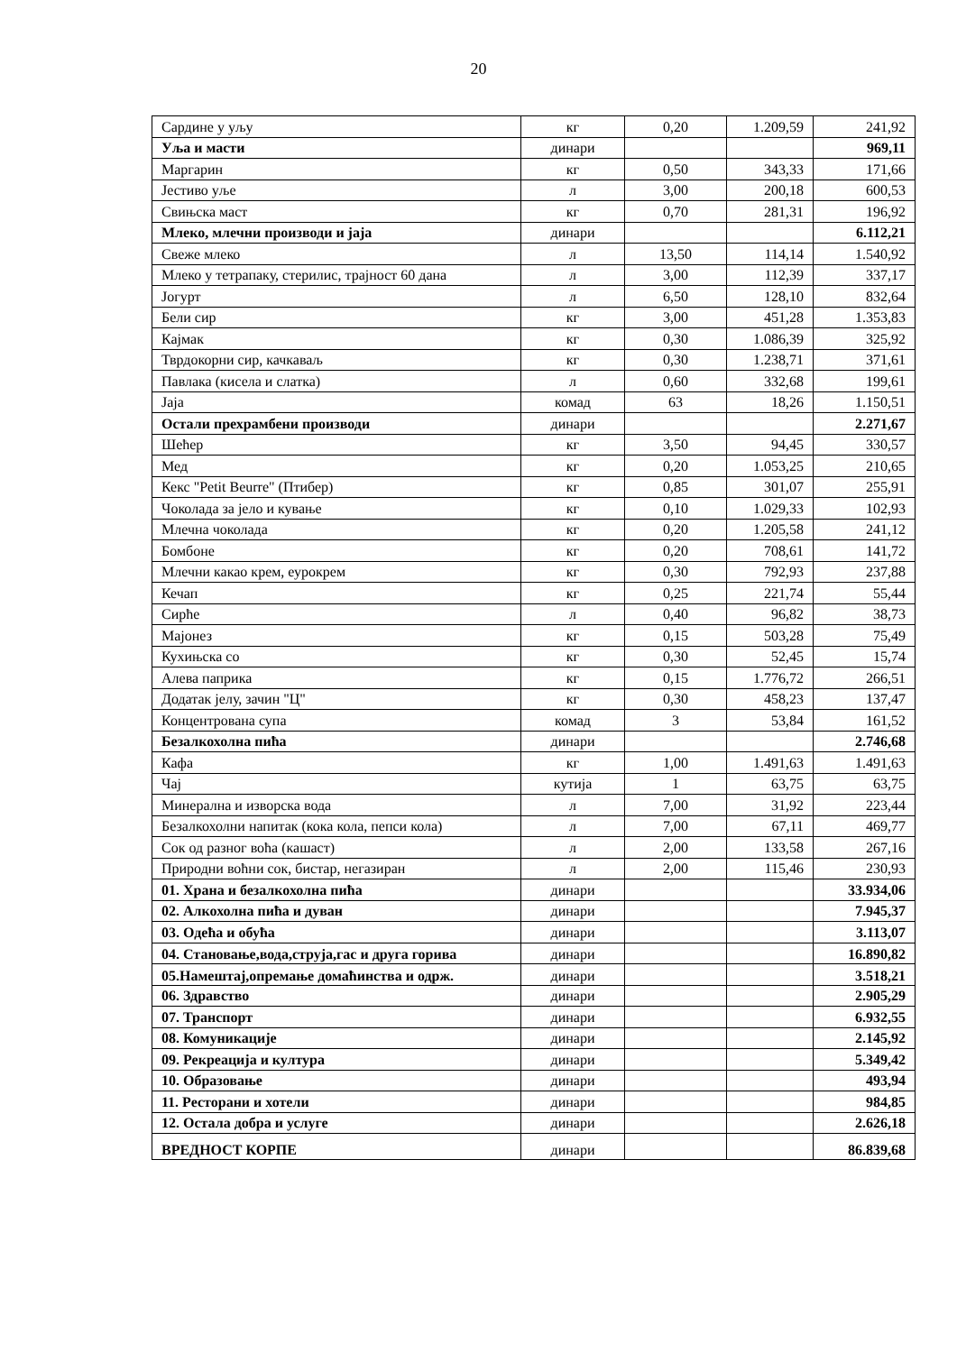20
| Сардине у уљу | кг | 0,20 | 1.209,59 | 241,92 |
| Уља и масти | динари | | | 969,11 |
| Маргарин | кг | 0,50 | 343,33 | 171,66 |
| Јестиво уље | л | 3,00 | 200,18 | 600,53 |
| Свињска маст | кг | 0,70 | 281,31 | 196,92 |
| Млеко, млечни производи и јаја | динари | | | 6.112,21 |
| Свеже млеко | л | 13,50 | 114,14 | 1.540,92 |
| Млеко у тетрапаку, стерилис, трајност 60 дана | л | 3,00 | 112,39 | 337,17 |
| Јогурт | л | 6,50 | 128,10 | 832,64 |
| Бели сир | кг | 3,00 | 451,28 | 1.353,83 |
| Кајмак | кг | 0,30 | 1.086,39 | 325,92 |
| Тврдокорни сир, качкаваљ | кг | 0,30 | 1.238,71 | 371,61 |
| Павлака (кисела и слатка) | л | 0,60 | 332,68 | 199,61 |
| Јаја | комад | 63 | 18,26 | 1.150,51 |
| Остали прехрамбени производи | динари | | | 2.271,67 |
| Шећер | кг | 3,50 | 94,45 | 330,57 |
| Мед | кг | 0,20 | 1.053,25 | 210,65 |
| Кекс "Petit Beurre" (Птибер) | кг | 0,85 | 301,07 | 255,91 |
| Чоколада за јело и кување | кг | 0,10 | 1.029,33 | 102,93 |
| Млечна чоколада | кг | 0,20 | 1.205,58 | 241,12 |
| Бомбоне | кг | 0,20 | 708,61 | 141,72 |
| Млечни какао крем, еурокрем | кг | 0,30 | 792,93 | 237,88 |
| Кечап | кг | 0,25 | 221,74 | 55,44 |
| Сирће | л | 0,40 | 96,82 | 38,73 |
| Мајонез | кг | 0,15 | 503,28 | 75,49 |
| Кухињска со | кг | 0,30 | 52,45 | 15,74 |
| Алева паприка | кг | 0,15 | 1.776,72 | 266,51 |
| Додатак јелу, зачин "Ц" | кг | 0,30 | 458,23 | 137,47 |
| Концентрована супа | комад | 3 | 53,84 | 161,52 |
| Безалкохолна пића | динари | | | 2.746,68 |
| Кафа | кг | 1,00 | 1.491,63 | 1.491,63 |
| Чај | кутија | 1 | 63,75 | 63,75 |
| Минерална и изворска вода | л | 7,00 | 31,92 | 223,44 |
| Безалкохолни напитак (кока кола, пепси кола) | л | 7,00 | 67,11 | 469,77 |
| Сок од разног воћа (кашаст) | л | 2,00 | 133,58 | 267,16 |
| Природни воћни сок, бистар, негазиран | л | 2,00 | 115,46 | 230,93 |
| 01. Храна и безалкохолна пића | динари | | | 33.934,06 |
| 02. Алкохолна пића и дуван | динари | | | 7.945,37 |
| 03. Одећа и обућа | динари | | | 3.113,07 |
| 04. Становање,вода,струја,гас и друга горива | динари | | | 16.890,82 |
| 05.Намештај,опремање домаћинства и одрж. | динари | | | 3.518,21 |
| 06. Здравство | динари | | | 2.905,29 |
| 07. Транспорт | динари | | | 6.932,55 |
| 08. Комуникације | динари | | | 2.145,92 |
| 09. Рекреација и култура | динари | | | 5.349,42 |
| 10. Образовање | динари | | | 493,94 |
| 11. Ресторани и хотели | динари | | | 984,85 |
| 12. Остала добра и услуге | динари | | | 2.626,18 |
| ВРЕДНОСТ КОРПЕ | динари | | | 86.839,68 |